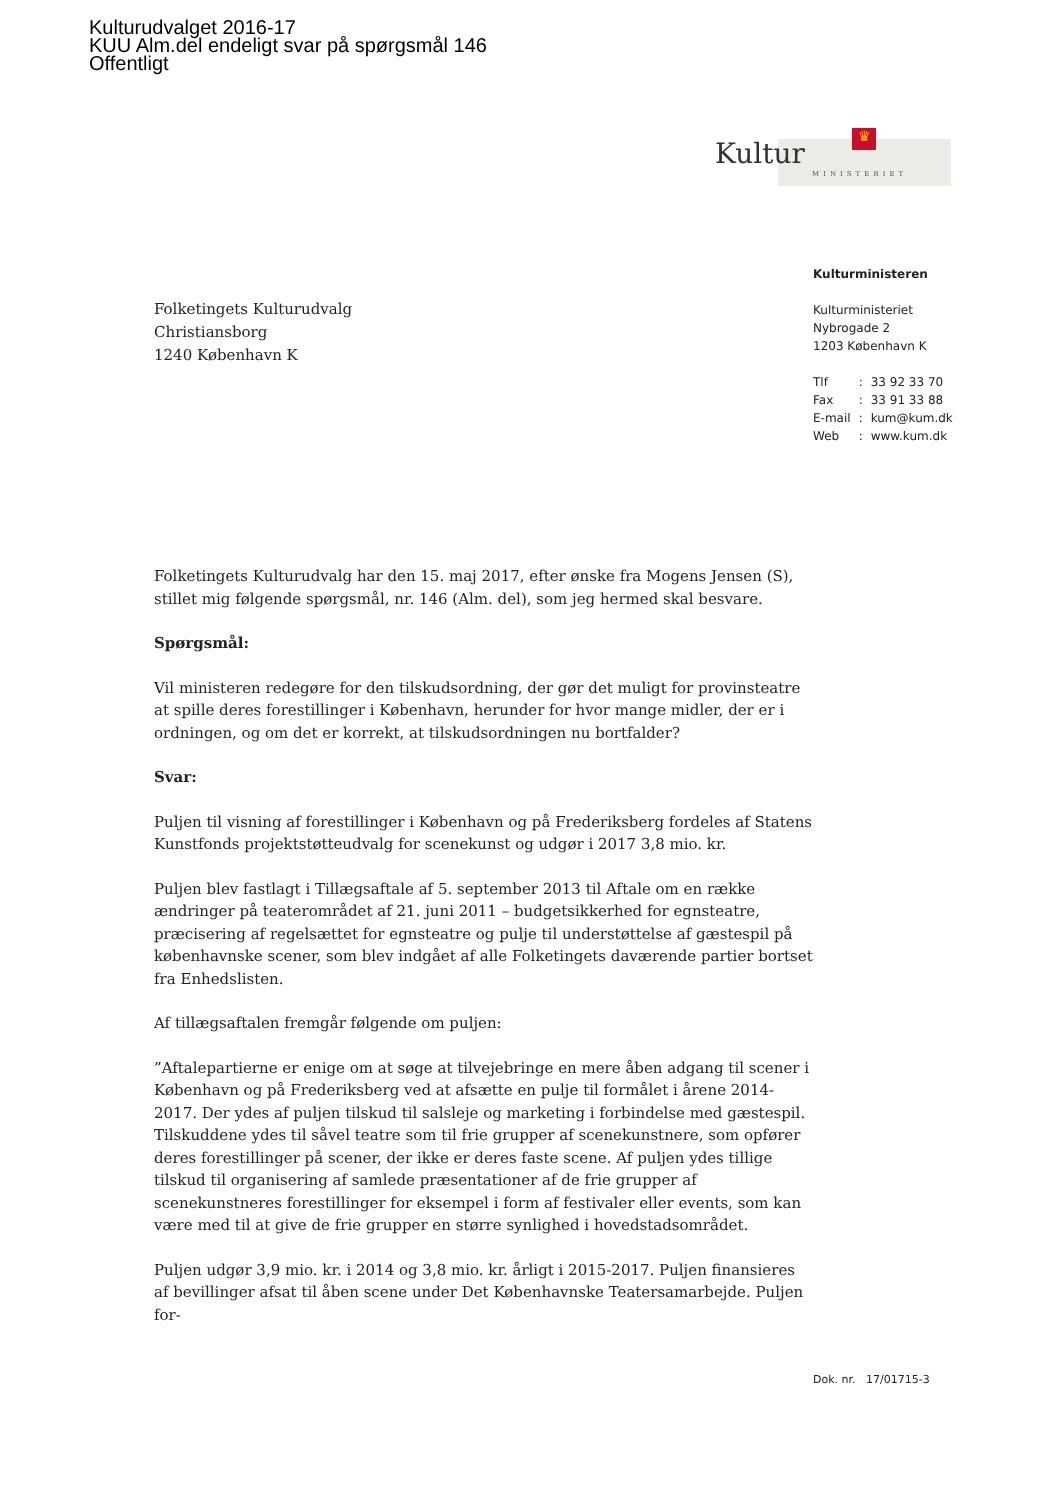Kulturudvalget 2016-17
KUU Alm.del endeligt svar på spørgsmål 146
Offentligt
♛
Kultur
MINISTERIET
Kulturministeren
Kulturministeriet
Nybrogade 2
1203 København K
| Tlf | : | 33 92 33 70 |
| Fax | : | 33 91 33 88 |
| E-mail | : | kum@kum.dk |
| Web | : | www.kum.dk |
Folketingets Kulturudvalg
Christiansborg
1240 København K
Folketingets Kulturudvalg har den 15. maj 2017, efter ønske fra Mogens Jensen (S), stillet mig følgende spørgsmål, nr. 146 (Alm. del), som jeg hermed skal besvare.
Spørgsmål:
Vil ministeren redegøre for den tilskudsordning, der gør det muligt for provinsteatre at spille deres forestillinger i København, herunder for hvor mange midler, der er i ordningen, og om det er korrekt, at tilskudsordningen nu bortfalder?
Svar:
Puljen til visning af forestillinger i København og på Frederiksberg fordeles af Statens Kunstfonds projektstøtteudvalg for scenekunst og udgør i 2017 3,8 mio. kr.
Puljen blev fastlagt i Tillægsaftale af 5. september 2013 til Aftale om en række ændringer på teaterområdet af 21. juni 2011 – budgetsikkerhed for egnsteatre, præcisering af regelsættet for egnsteatre og pulje til understøttelse af gæstespil på københavnske scener, som blev indgået af alle Folketingets daværende partier bortset fra Enhedslisten.
Af tillægsaftalen fremgår følgende om puljen:
”Aftalepartierne er enige om at søge at tilvejebringe en mere åben adgang til scener i København og på Frederiksberg ved at afsætte en pulje til formålet i årene 2014-2017. Der ydes af puljen tilskud til salsleje og marketing i forbindelse med gæstespil. Tilskuddene ydes til såvel teatre som til frie grupper af scenekunstnere, som opfører deres forestillinger på scener, der ikke er deres faste scene. Af puljen ydes tillige tilskud til organisering af samlede præsentationer af de frie grupper af scenekunstneres forestillinger for eksempel i form af festivaler eller events, som kan være med til at give de frie grupper en større synlighed i hovedstadsområdet.
Puljen udgør 3,9 mio. kr. i 2014 og 3,8 mio. kr. årligt i 2015-2017. Puljen finansieres af bevillinger afsat til åben scene under Det Københavnske Teatersamarbejde. Puljen for-
Dok. nr. 17/01715-3